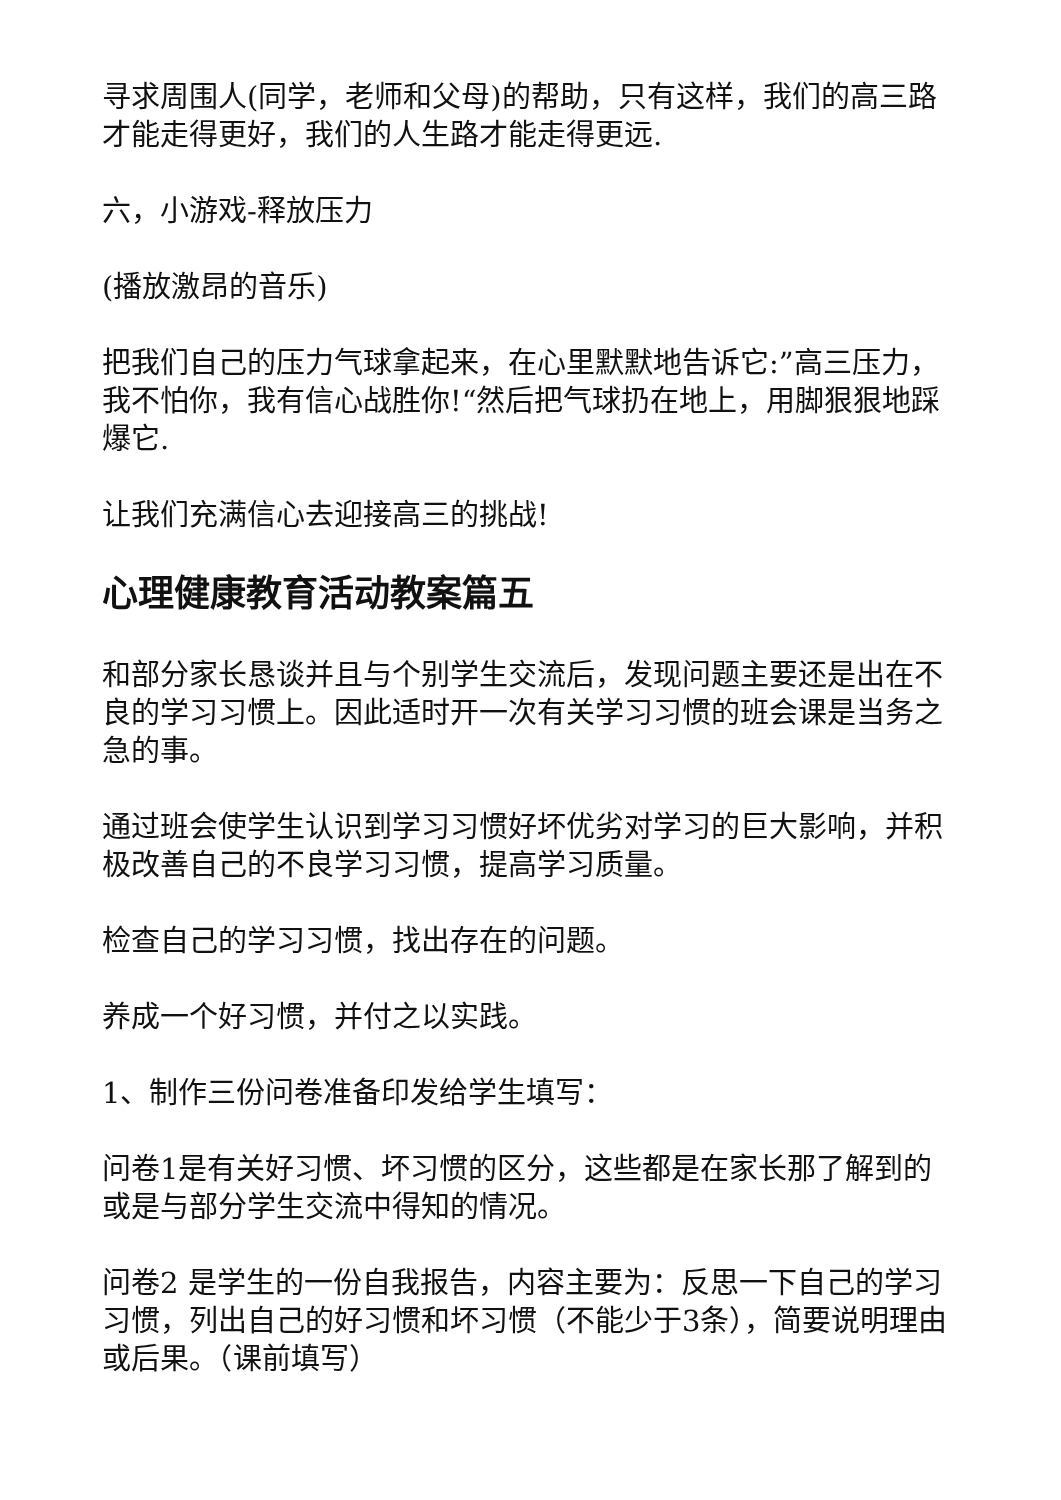寻求周围人(同学，老师和父母)的帮助，只有这样，我们的高三路才能走得更好，我们的人生路才能走得更远.
六，小游戏-释放压力
(播放激昂的音乐)
把我们自己的压力气球拿起来，在心里默默地告诉它:”高三压力，我不怕你，我有信心战胜你!“然后把气球扔在地上，用脚狠狠地踩爆它.
让我们充满信心去迎接高三的挑战!
心理健康教育活动教案篇五
和部分家长恳谈并且与个别学生交流后，发现问题主要还是出在不良的学习习惯上。因此适时开一次有关学习习惯的班会课是当务之急的事。
通过班会使学生认识到学习习惯好坏优劣对学习的巨大影响，并积极改善自己的不良学习习惯，提高学习质量。
检查自己的学习习惯，找出存在的问题。
养成一个好习惯，并付之以实践。
1、制作三份问卷准备印发给学生填写：
问卷1是有关好习惯、坏习惯的区分，这些都是在家长那了解到的或是与部分学生交流中得知的情况。
问卷2 是学生的一份自我报告，内容主要为：反思一下自己的学习习惯，列出自己的好习惯和坏习惯（不能少于3条），简要说明理由或后果。（课前填写）